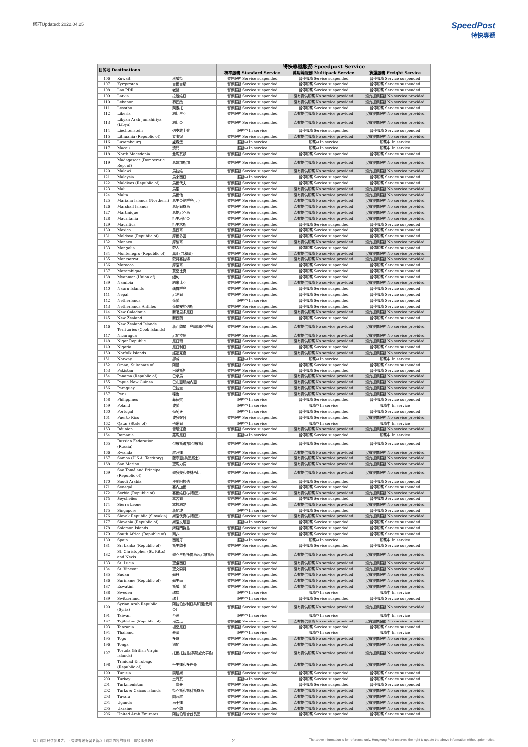修訂Updated: 2022.04.25
SpeedPost
特快專遞
| 目的地 Destinations | | | 特快專遞服務 Speedpost Service | | |
| --- | --- | --- | --- | --- | --- |
| | | | 標準服務 Standard Service | 萬用箱服務 Multipack Service | 貨運服務 Freight Service |
| 106 | Kuwait | 科威特 | 暫停服務 Service suspended | 暫停服務 Service suspended | 暫停服務 Service suspended |
| 107 | Kyrgyzstan | 吉爾吉斯 | 暫停服務 Service suspended | 暫停服務 Service suspended | 暫停服務 Service suspended |
| 108 | Lao PDR | 老撾 | 暫停服務 Service suspended | 暫停服務 Service suspended | 暫停服務 Service suspended |
| 109 | Latvia | 拉脫維亞 | 暫停服務 Service suspended | 沒有提供服務 No service provided | 沒有提供服務 No service provided |
| 110 | Lebanon | 黎巴嫩 | 暫停服務 Service suspended | 沒有提供服務 No service provided | 沒有提供服務 No service provided |
| 111 | Lesotho | 萊索托 | 暫停服務 Service suspended | 暫停服務 Service suspended | 暫停服務 Service suspended |
| 112 | Liberia | 利比里亞 | 暫停服務 Service suspended | 沒有提供服務 No service provided | 沒有提供服務 No service provided |
| 113 | Libyan Arab Jamahiriya (Libya) | 利比亞 | 暫停服務 Service suspended | 沒有提供服務 No service provided | 沒有提供服務 No service provided |
| 114 | Liechtenstein | 列支敦士登 | 服務中 In service | 暫停服務 Service suspended | 暫停服務 Service suspended |
| 115 | Lithuania (Republic of) | 立陶宛 | 暫停服務 Service suspended | 沒有提供服務 No service provided | 沒有提供服務 No service provided |
| 116 | Luxembourg | 盧森堡 | 服務中 In service | 服務中 In service | 服務中 In service |
| 117 | Macau | 澳門 | 服務中 In service | 服務中 In service | 服務中 In service |
| 118 | North Macedonia | 北馬其頓 | 暫停服務 Service suspended | 暫停服務 Service suspended | 暫停服務 Service suspended |
| 119 | Madagascar (Democratic Rep. of) | 馬達加斯加 | 暫停服務 Service suspended | 沒有提供服務 No service provided | 沒有提供服務 No service provided |
| 120 | Malawi | 馬拉維 | 暫停服務 Service suspended | 沒有提供服務 No service provided | 沒有提供服務 No service provided |
| 121 | Malaysia | 馬來西亞 | 服務中 In service | 暫停服務 Service suspended | 暫停服務 Service suspended |
| 122 | Maldives (Republic of) | 馬爾代夫 | 暫停服務 Service suspended | 暫停服務 Service suspended | 暫停服務 Service suspended |
| 123 | Mali | 馬里 | 暫停服務 Service suspended | 沒有提供服務 No service provided | 沒有提供服務 No service provided |
| 124 | Malta | 馬爾他 | 暫停服務 Service suspended | 沒有提供服務 No service provided | 沒有提供服務 No service provided |
| 125 | Mariana Islands (Northern) | 馬里亞納群島(北) | 暫停服務 Service suspended | 沒有提供服務 No service provided | 沒有提供服務 No service provided |
| 126 | Marshall Islands | 馬紹爾群島 | 暫停服務 Service suspended | 沒有提供服務 No service provided | 沒有提供服務 No service provided |
| 127 | Martinique | 馬提尼克島 | 暫停服務 Service suspended | 沒有提供服務 No service provided | 沒有提供服務 No service provided |
| 128 | Mauritania | 毛里塔尼亞 | 暫停服務 Service suspended | 沒有提供服務 No service provided | 沒有提供服務 No service provided |
| 129 | Mauritius | 毛里求斯 | 暫停服務 Service suspended | 暫停服務 Service suspended | 暫停服務 Service suspended |
| 130 | Mexico | 墨西哥 | 暫停服務 Service suspended | 暫停服務 Service suspended | 暫停服務 Service suspended |
| 131 | Moldova (Republic of) | 摩爾多瓦 | 暫停服務 Service suspended | 暫停服務 Service suspended | 暫停服務 Service suspended |
| 132 | Monaco | 摩納哥 | 暫停服務 Service suspended | 沒有提供服務 No service provided | 沒有提供服務 No service provided |
| 133 | Mongolia | 蒙古 | 暫停服務 Service suspended | 暫停服務 Service suspended | 暫停服務 Service suspended |
| 134 | Montenegro (Republic of) | 黑山(共和國) | 暫停服務 Service suspended | 沒有提供服務 No service provided | 沒有提供服務 No service provided |
| 135 | Montserrat | 蒙特塞拉特 | 暫停服務 Service suspended | 沒有提供服務 No service provided | 沒有提供服務 No service provided |
| 136 | Morocco | 摩洛哥 | 暫停服務 Service suspended | 暫停服務 Service suspended | 暫停服務 Service suspended |
| 137 | Mozambique | 莫桑比克 | 暫停服務 Service suspended | 暫停服務 Service suspended | 暫停服務 Service suspended |
| 138 | Myanmar (Union of) | 緬甸 | 暫停服務 Service suspended | 暫停服務 Service suspended | 暫停服務 Service suspended |
| 139 | Namibia | 納米比亞 | 暫停服務 Service suspended | 沒有提供服務 No service provided | 沒有提供服務 No service provided |
| 140 | Nauru Islands | 瑙魯群島 | 暫停服務 Service suspended | 暫停服務 Service suspended | 暫停服務 Service suspended |
| 141 | Nepal | 尼泊爾 | 暫停服務 Service suspended | 暫停服務 Service suspended | 暫停服務 Service suspended |
| 142 | Netherlands | 荷蘭 | 服務中 In service | 暫停服務 Service suspended | 暫停服務 Service suspended |
| 143 | Netherlands Antilles | 荷屬安的列斯 | 暫停服務 Service suspended | 暫停服務 Service suspended | 暫停服務 Service suspended |
| 144 | New Caledonia | 新喀里多尼亞 | 暫停服務 Service suspended | 沒有提供服務 No service provided | 沒有提供服務 No service provided |
| 145 | New Zealand | 新西蘭 | 暫停服務 Service suspended | 暫停服務 Service suspended | 暫停服務 Service suspended |
| 146 | New Zealand Islands Territories (Cook Islands) | 新西蘭屬土島嶼(庫克群島) | 暫停服務 Service suspended | 沒有提供服務 No service provided | 沒有提供服務 No service provided |
| 147 | Nicaragua | 尼加拉瓜 | 暫停服務 Service suspended | 沒有提供服務 No service provided | 沒有提供服務 No service provided |
| 148 | Niger Republic | 尼日爾 | 暫停服務 Service suspended | 沒有提供服務 No service provided | 沒有提供服務 No service provided |
| 149 | Nigeria | 尼日利亞 | 暫停服務 Service suspended | 暫停服務 Service suspended | 暫停服務 Service suspended |
| 150 | Norfolk Islands | 諾福克島 | 暫停服務 Service suspended | 沒有提供服務 No service provided | 沒有提供服務 No service provided |
| 151 | Norway | 挪威 | 服務中 In service | 服務中 In service | 服務中 In service |
| 152 | Oman, Sultanate of | 阿曼 | 暫停服務 Service suspended | 暫停服務 Service suspended | 暫停服務 Service suspended |
| 153 | Pakistan | 巴基斯坦 | 暫停服務 Service suspended | 暫停服務 Service suspended | 暫停服務 Service suspended |
| 154 | Panama (Republic of) | 巴拿馬 | 暫停服務 Service suspended | 沒有提供服務 No service provided | 沒有提供服務 No service provided |
| 155 | Papua New Guinea | 巴布亞新幾內亞 | 暫停服務 Service suspended | 沒有提供服務 No service provided | 沒有提供服務 No service provided |
| 156 | Paraguay | 巴拉圭 | 暫停服務 Service suspended | 沒有提供服務 No service provided | 沒有提供服務 No service provided |
| 157 | Peru | 秘魯 | 暫停服務 Service suspended | 沒有提供服務 No service provided | 沒有提供服務 No service provided |
| 158 | Philippines | 菲律賓 | 服務中 In service | 暫停服務 Service suspended | 暫停服務 Service suspended |
| 159 | Poland | 波蘭 | 服務中 In service | 服務中 In service | 服務中 In service |
| 160 | Portugal | 葡萄牙 | 服務中 In service | 暫停服務 Service suspended | 暫停服務 Service suspended |
| 161 | Puerto Rico | 波多黎各 | 暫停服務 Service suspended | 暫停服務 Service suspended | 沒有提供服務 No service provided |
| 162 | Qatar (State of) | 卡塔爾 | 服務中 In service | 服務中 In service | 服務中 In service |
| 163 | Réunion | 留尼汪島 | 暫停服務 Service suspended | 沒有提供服務 No service provided | 沒有提供服務 No service provided |
| 164 | Romania | 羅馬尼亞 | 服務中 In service | 暫停服務 Service suspended | 服務中 In service |
| 165 | Russian Federation (Russia) | 俄羅斯聯邦(俄羅斯) | 暫停服務 Service suspended | 暫停服務 Service suspended | 暫停服務 Service suspended |
| 166 | Rwanda | 盧旺達 | 暫停服務 Service suspended | 沒有提供服務 No service provided | 沒有提供服務 No service provided |
| 167 | Samoa (U.S.A. Territory) | 薩摩亞(美國屬土) | 暫停服務 Service suspended | 沒有提供服務 No service provided | 沒有提供服務 No service provided |
| 168 | San Marino | 聖馬力諾 | 暫停服務 Service suspended | 沒有提供服務 No service provided | 沒有提供服務 No service provided |
| 169 | Sao Tomé and Principe (Republic of) | 聖多美和普林西比 | 暫停服務 Service suspended | 沒有提供服務 No service provided | 沒有提供服務 No service provided |
| 170 | Saudi Arabia | 沙地阿拉伯 | 暫停服務 Service suspended | 暫停服務 Service suspended | 暫停服務 Service suspended |
| 171 | Senegal | 塞內加爾 | 暫停服務 Service suspended | 暫停服務 Service suspended | 暫停服務 Service suspended |
| 172 | Serbia (Republic of) | 塞爾維亞(共和國) | 暫停服務 Service suspended | 沒有提供服務 No service provided | 沒有提供服務 No service provided |
| 173 | Seychelles | 塞舌爾 | 暫停服務 Service suspended | 暫停服務 Service suspended | 暫停服務 Service suspended |
| 174 | Sierra Leone | 塞拉利昂 | 暫停服務 Service suspended | 沒有提供服務 No service provided | 沒有提供服務 No service provided |
| 175 | Singapore | 新加坡 | 服務中 In service | 暫停服務 Service suspended | 暫停服務 Service suspended |
| 176 | Slovak Republic (Slovakia) | 斯洛伐克(共和國) | 暫停服務 Service suspended | 沒有提供服務 No service provided | 沒有提供服務 No service provided |
| 177 | Slovenia (Republic of) | 斯洛文尼亞 | 服務中 In service | 暫停服務 Service suspended | 暫停服務 Service suspended |
| 178 | Solomon Islands | 所羅門群島 | 暫停服務 Service suspended | 暫停服務 Service suspended | 暫停服務 Service suspended |
| 179 | South Africa (Republic of) | 南非 | 暫停服務 Service suspended | 暫停服務 Service suspended | 暫停服務 Service suspended |
| 180 | Spain | 西班牙 | 服務中 In service | 服務中 In service | 服務中 In service |
| 181 | Sri Lanka (Republic of) | 斯里蘭卡 | 暫停服務 Service suspended | 暫停服務 Service suspended | 暫停服務 Service suspended |
| 182 | St. Christopher (St. Kitts) and Nevis | 聖克里斯托佛島及尼維斯島 | 暫停服務 Service suspended | 沒有提供服務 No service provided | 沒有提供服務 No service provided |
| 183 | St. Lucia | 聖盧西亞 | 暫停服務 Service suspended | 沒有提供服務 No service provided | 沒有提供服務 No service provided |
| 184 | St. Vincent | 聖文森特 | 暫停服務 Service suspended | 沒有提供服務 No service provided | 沒有提供服務 No service provided |
| 185 | Sudan | 蘇丹 | 暫停服務 Service suspended | 沒有提供服務 No service provided | 沒有提供服務 No service provided |
| 186 | Suriname (Republic of) | 蘇里南 | 暫停服務 Service suspended | 沒有提供服務 No service provided | 沒有提供服務 No service provided |
| 187 | Eswatini | 斯威士蘭 | 暫停服務 Service suspended | 沒有提供服務 No service provided | 沒有提供服務 No service provided |
| 188 | Sweden | 瑞典 | 服務中 In service | 服務中 In service | 服務中 In service |
| 189 | Switzerland | 瑞士 | 服務中 In service | 暫停服務 Service suspended | 暫停服務 Service suspended |
| 190 | Syrian Arab Republic (Syria) | 阿拉伯敘利亞共和國(敘利亞) | 暫停服務 Service suspended | 沒有提供服務 No service provided | 沒有提供服務 No service provided |
| 191 | Taiwan | 台灣 | 服務中 In service | 服務中 In service | 服務中 In service |
| 192 | Tajikistan (Republic of) | 塔吉克 | 暫停服務 Service suspended | 沒有提供服務 No service provided | 沒有提供服務 No service provided |
| 193 | Tanzania | 坦桑尼亞 | 暫停服務 Service suspended | 暫停服務 Service suspended | 暫停服務 Service suspended |
| 194 | Thailand | 泰國 | 服務中 In service | 服務中 In service | 服務中 In service |
| 195 | Togo | 多哥 | 暫停服務 Service suspended | 沒有提供服務 No service provided | 沒有提供服務 No service provided |
| 196 | Tonga | 湯加 | 暫停服務 Service suspended | 沒有提供服務 No service provided | 沒有提供服務 No service provided |
| 197 | Tortola (British Virgin Islands) | 托爾托拉島(英屬處女群島) | 暫停服務 Service suspended | 沒有提供服務 No service provided | 沒有提供服務 No service provided |
| 198 | Trinidad & Tobago (Republic of) | 千里達和多巴哥 | 暫停服務 Service suspended | 沒有提供服務 No service provided | 沒有提供服務 No service provided |
| 199 | Tunisia | 突尼斯 | 暫停服務 Service suspended | 暫停服務 Service suspended | 暫停服務 Service suspended |
| 200 | Turkey | 土耳其 | 服務中 In service | 暫停服務 Service suspended | 暫停服務 Service suspended |
| 201 | Turkmenistan | 土庫曼 | 暫停服務 Service suspended | 暫停服務 Service suspended | 暫停服務 Service suspended |
| 202 | Turks & Caicos Islands | 特克斯和凱科斯群島 | 暫停服務 Service suspended | 沒有提供服務 No service provided | 沒有提供服務 No service provided |
| 203 | Tuvalu | 圖瓦盧 | 暫停服務 Service suspended | 沒有提供服務 No service provided | 沒有提供服務 No service provided |
| 204 | Uganda | 烏干達 | 暫停服務 Service suspended | 沒有提供服務 No service provided | 沒有提供服務 No service provided |
| 205 | Ukraine | 烏克蘭 | 暫停服務 Service suspended | 沒有提供服務 No service provided | 沒有提供服務 No service provided |
| 206 | United Arab Emirates | 阿拉伯聯合酋長國 | 暫停服務 Service suspended | 暫停服務 Service suspended | 暫停服務 Service suspended |
以上資料只供參考之用。香港郵政保留更新以上資料內容的權利，毋須事先通知。 2 The above information is for reference only. Hongkong Post reserves the right to update the above information without prior notice.